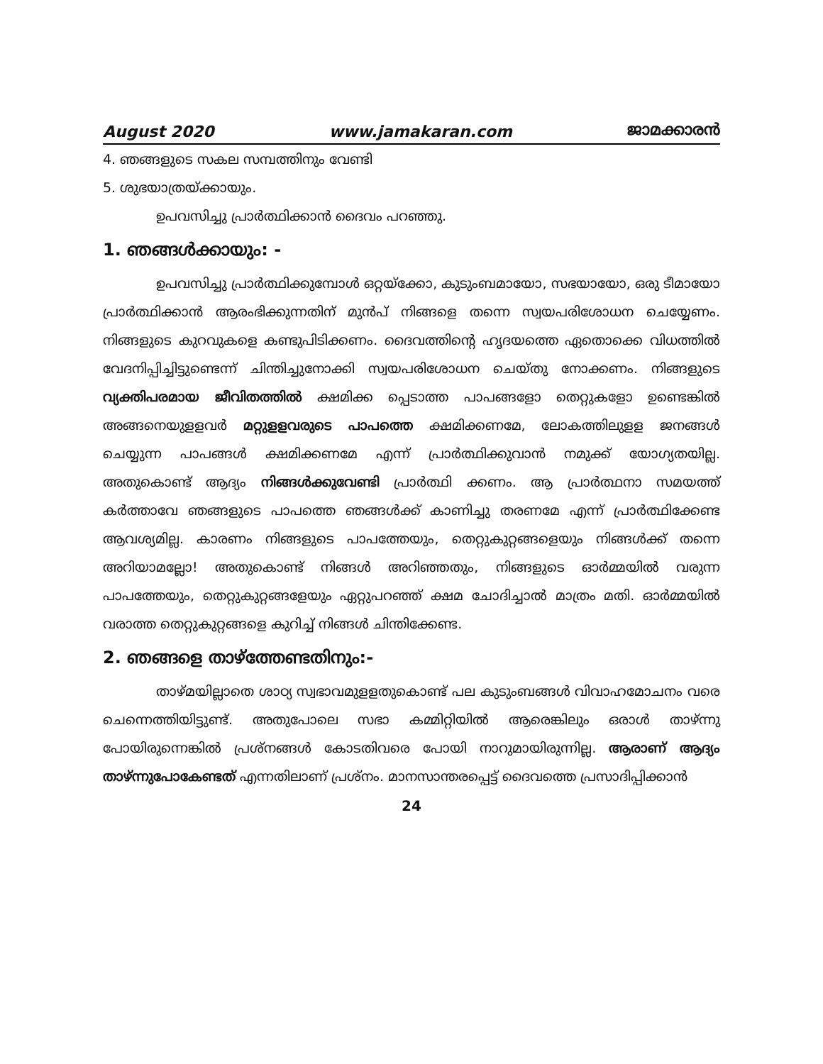August 2020 www.jamakaran.com ജാമക്കാരൻ
4. ഞങ്ങളുടെ സകല സമ്പത്തിനും വേണ്ടി
5. ശുഭയാത്രയ്ക്കായും.
ഉപവസിച്ചു പ്രാർത്ഥിക്കാൻ ദൈവം പറഞ്ഞു.
1. ഞങ്ങൾക്കായും: -
ഉപവസിച്ചു പ്രാർത്ഥിക്കുമ്പോൾ ഒറ്റയ്ക്കോ, കുടുംബമായോ, സഭയായോ, ഒരു ടീമായോ പ്രാർത്ഥിക്കാൻ ആരംഭിക്കുന്നതിന് മുൻപ് നിങ്ങളെ തന്നെ സ്വയപരിശോധന ചെയ്യേണം. നിങ്ങളുടെ കുറവുകളെ കണ്ടുപിടിക്കണം. ദൈവത്തിന്റെ ഹൃദയത്തെ ഏതൊക്കെ വിധത്തിൽ വേദനിപ്പിച്ചിട്ടുണ്ടെന്ന് ചിന്തിച്ചുനോക്കി സ്വയപരിശോധന ചെയ്തു നോക്കണം. നിങ്ങളുടെ വ്യക്തിപരമായ ജീവിതത്തിൽ ക്ഷമിക്ക പ്പെടാത്ത പാപങ്ങളോ തെറ്റുകളോ ഉണ്ടെങ്കിൽ അങ്ങനെയുളളവർ മറ്റുളളവരുടെ പാപത്തെ ക്ഷമിക്കണമേ, ലോകത്തിലുളള ജനങ്ങൾ ചെയ്യുന്ന പാപങ്ങൾ ക്ഷമിക്കണമേ എന്ന് പ്രാർത്ഥിക്കുവാൻ നമുക്ക് യോഗ്യതയില്ല. അതുകൊണ്ട് ആദ്യം നിങ്ങൾക്കുവേണ്ടി പ്രാർത്ഥി ക്കണം. ആ പ്രാർത്ഥനാ സമയത്ത് കർത്താവേ ഞങ്ങളുടെ പാപത്തെ ഞങ്ങൾക്ക് കാണിച്ചു തരണമേ എന്ന് പ്രാർത്ഥിക്കേണ്ട ആവശ്യമില്ല. കാരണം നിങ്ങളുടെ പാപത്തേയും, തെറ്റുകുറ്റങ്ങളെയും നിങ്ങൾക്ക് തന്നെ അറിയാമല്ലോ! അതുകൊണ്ട് നിങ്ങൾ അറിഞ്ഞതും, നിങ്ങളുടെ ഓർമ്മയിൽ വരുന്ന പാപത്തേയും, തെറ്റുകുറ്റങ്ങളേയും ഏറ്റുപറഞ്ഞ് ക്ഷമ ചോദിച്ചാൽ മാത്രം മതി. ഓർമ്മയിൽ വരാത്ത തെറ്റുകുറ്റങ്ങളെ കുറിച്ച് നിങ്ങൾ ചിന്തിക്കേണ്ട.
2. ഞങ്ങളെ താഴ്ത്തേണ്ടതിനും:-
താഴ്മയില്ലാതെ ശാഠ്യ സ്വഭാവമുളളതുകൊണ്ട് പല കുടുംബങ്ങൾ വിവാഹമോചനം വരെ ചെന്നെത്തിയിട്ടുണ്ട്. അതുപോലെ സഭാ കമ്മിറ്റിയിൽ ആരെങ്കിലും ഒരാൾ താഴ്ന്നു പോയിരുന്നെങ്കിൽ പ്രശ്നങ്ങൾ കോടതിവരെ പോയി നാറുമായിരുന്നില്ല. ആരാണ് ആദ്യം താഴ്ന്നുപോകേണ്ടത് എന്നതിലാണ് പ്രശ്നം. മാനസാന്തരപ്പെട്ട് ദൈവത്തെ പ്രസാദിപ്പിക്കാൻ
24